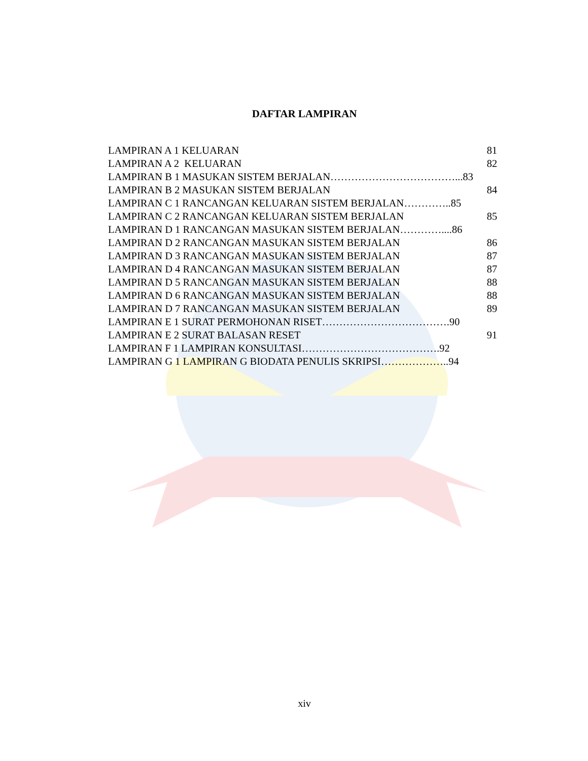DAFTAR LAMPIRAN
LAMPIRAN A 1 KELUARAN 81
LAMPIRAN A 2 KELUARAN 82
LAMPIRAN B 1 MASUKAN SISTEM BERJALAN………………………………...83
LAMPIRAN B 2 MASUKAN SISTEM BERJALAN 84
LAMPIRAN C 1 RANCANGAN KELUARAN SISTEM BERJALAN…………..85
LAMPIRAN C 2 RANCANGAN KELUARAN SISTEM BERJALAN 85
LAMPIRAN D 1 RANCANGAN MASUKAN SISTEM BERJALAN…………....86
LAMPIRAN D 2 RANCANGAN MASUKAN SISTEM BERJALAN 86
LAMPIRAN D 3 RANCANGAN MASUKAN SISTEM BERJALAN 87
LAMPIRAN D 4 RANCANGAN MASUKAN SISTEM BERJALAN 87
LAMPIRAN D 5 RANCANGAN MASUKAN SISTEM BERJALAN 88
LAMPIRAN D 6 RANCANGAN MASUKAN SISTEM BERJALAN 88
LAMPIRAN D 7 RANCANGAN MASUKAN SISTEM BERJALAN 89
LAMPIRAN E 1 SURAT PERMOHONAN RISET……………………………….90
LAMPIRAN E 2 SURAT BALASAN RESET 91
LAMPIRAN F 1 LAMPIRAN KONSULTASI………………………………….92
LAMPIRAN G 1 LAMPIRAN G BIODATA PENULIS SKRIPSI………………..94
xiv